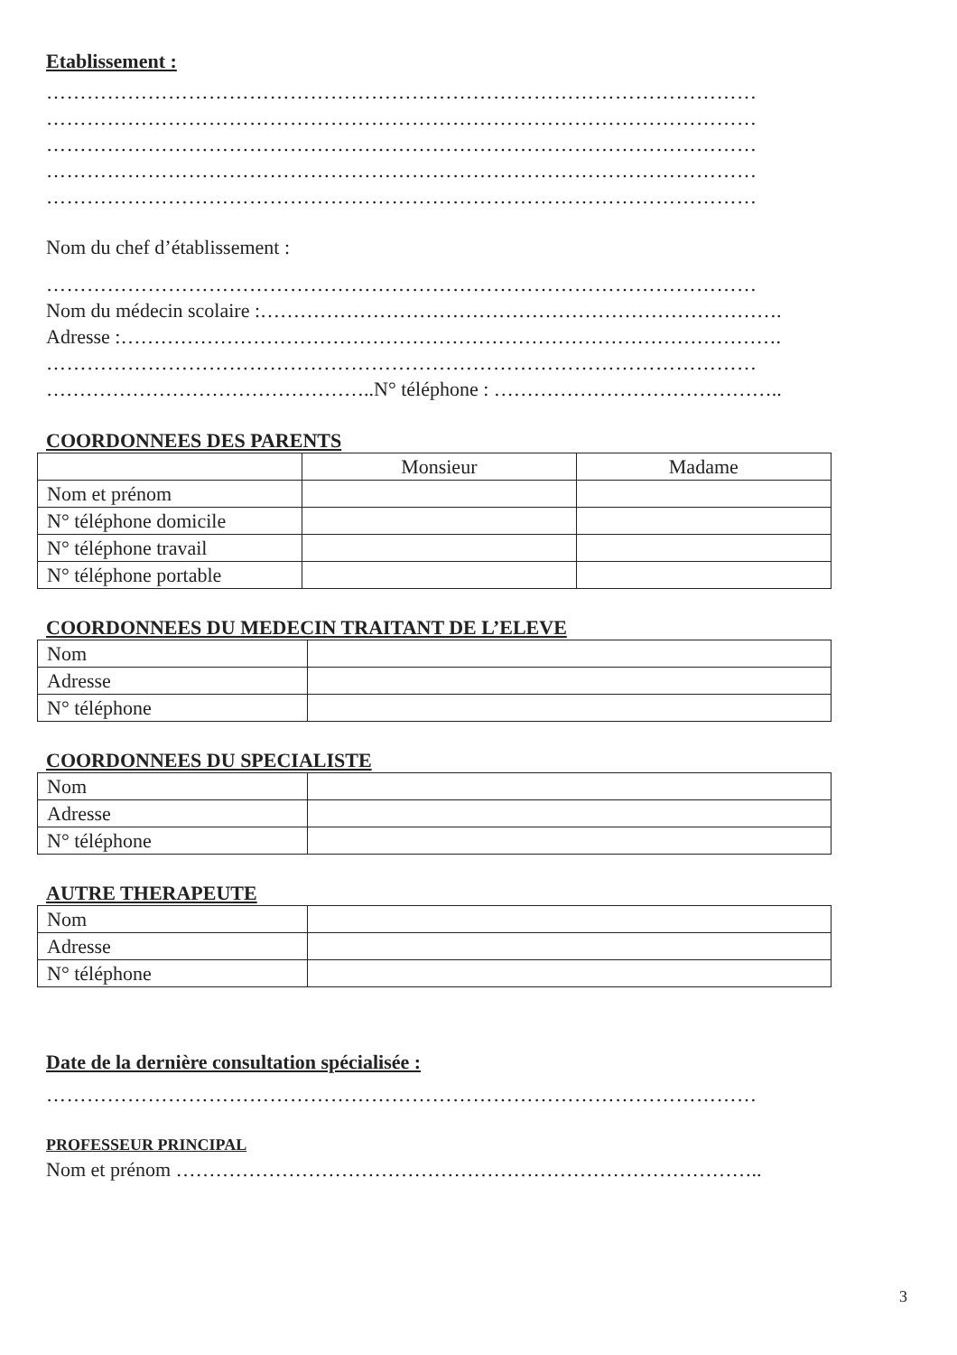Etablissement :
……………………………………………………………………………………………
……………………………………………………………………………………………
……………………………………………………………………………………………
……………………………………………………………………………………………
……………………………………………………………………………………………
Nom du chef d’établissement :
……………………………………………………………………………………………
Nom du médecin scolaire :…………………………………………………………………….
Adresse :……………………………………………………………………………………….
……………………………………………………………………………………………
…………………………………………..N° téléphone : ……………………………………..
COORDONNEES DES PARENTS
| | Monsieur | Madame |
| Nom et prénom | | |
| N° téléphone domicile | | |
| N° téléphone travail | | |
| N° téléphone portable | | |
COORDONNEES DU MEDECIN TRAITANT DE L’ELEVE
| Nom | |
| Adresse | |
| N° téléphone | |
COORDONNEES DU SPECIALISTE
| Nom | |
| Adresse | |
| N° téléphone | |
AUTRE THERAPEUTE
| Nom | |
| Adresse | |
| N° téléphone | |
Date de la dernière consultation spécialisée :
……………………………………………………………………………………………
PROFESSEUR PRINCIPAL
Nom et prénom ……………………………………………………………………………..
3